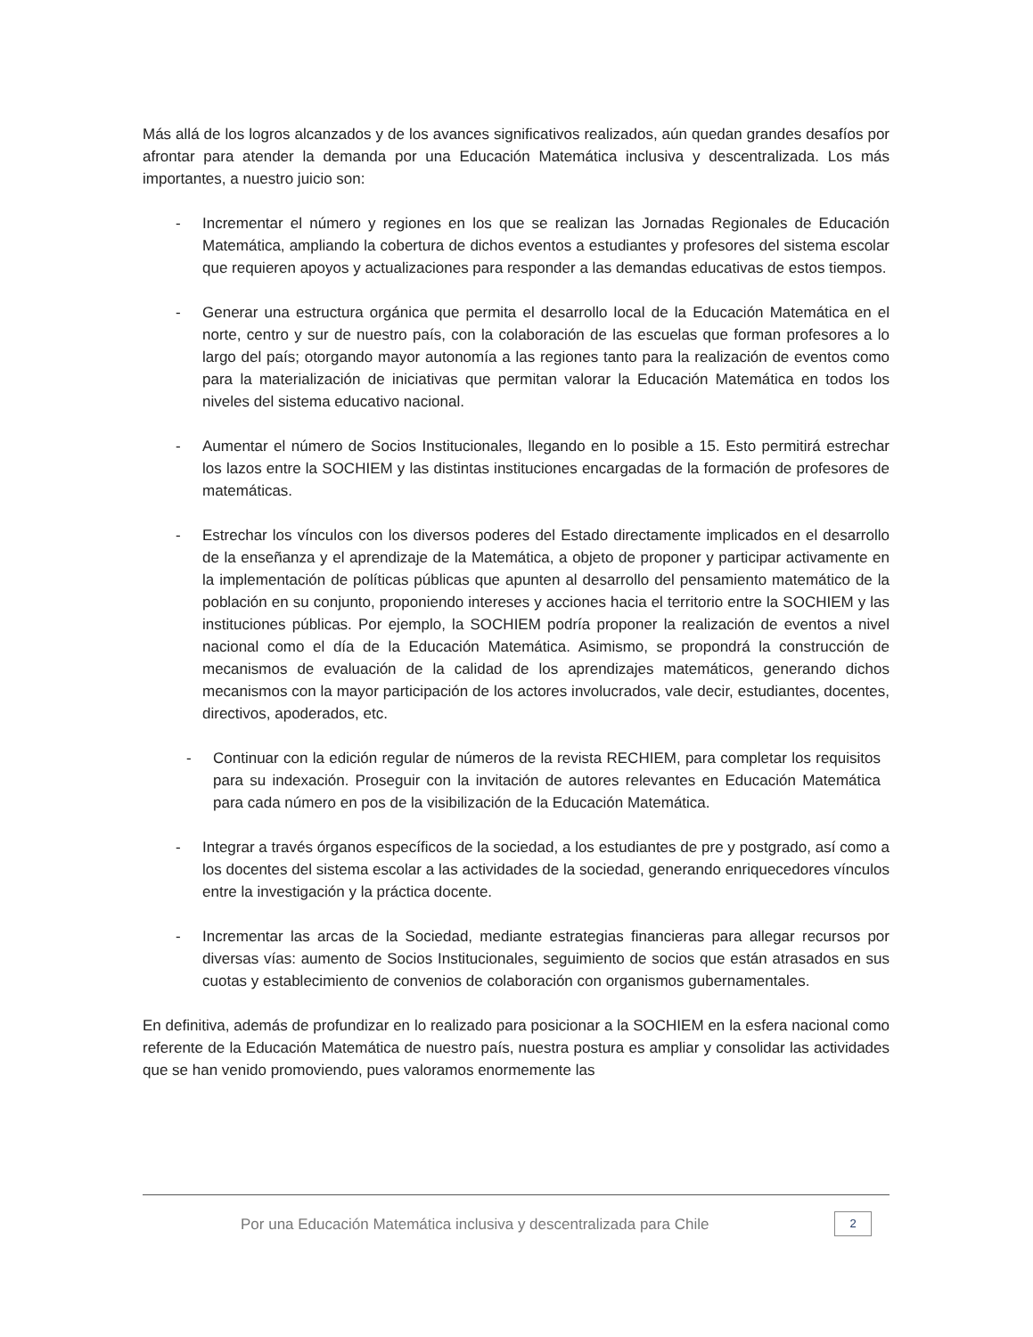Más allá de los logros alcanzados y de los avances significativos realizados, aún quedan grandes desafíos por afrontar para atender la demanda por una Educación Matemática inclusiva y descentralizada. Los más importantes, a nuestro juicio son:
- Incrementar el número y regiones en los que se realizan las Jornadas Regionales de Educación Matemática, ampliando la cobertura de dichos eventos a estudiantes y profesores del sistema escolar que requieren apoyos y actualizaciones para responder a las demandas educativas de estos tiempos.
- Generar una estructura orgánica que permita el desarrollo local de la Educación Matemática en el norte, centro y sur de nuestro país, con la colaboración de las escuelas que forman profesores a lo largo del país; otorgando mayor autonomía a las regiones tanto para la realización de eventos como para la materialización de iniciativas que permitan valorar la Educación Matemática en todos los niveles del sistema educativo nacional.
- Aumentar el número de Socios Institucionales, llegando en lo posible a 15. Esto permitirá estrechar los lazos entre la SOCHIEM y las distintas instituciones encargadas de la formación de profesores de matemáticas.
- Estrechar los vínculos con los diversos poderes del Estado directamente implicados en el desarrollo de la enseñanza y el aprendizaje de la Matemática, a objeto de proponer y participar activamente en la implementación de políticas públicas que apunten al desarrollo del pensamiento matemático de la población en su conjunto, proponiendo intereses y acciones hacia el territorio entre la SOCHIEM y las instituciones públicas. Por ejemplo, la SOCHIEM podría proponer la realización de eventos a nivel nacional como el día de la Educación Matemática. Asimismo, se propondrá la construcción de mecanismos de evaluación de la calidad de los aprendizajes matemáticos, generando dichos mecanismos con la mayor participación de los actores involucrados, vale decir, estudiantes, docentes, directivos, apoderados, etc.
- Continuar con la edición regular de números de la revista RECHIEM, para completar los requisitos para su indexación. Proseguir con la invitación de autores relevantes en Educación Matemática para cada número en pos de la visibilización de la Educación Matemática.
- Integrar a través órganos específicos de la sociedad, a los estudiantes de pre y postgrado, así como a los docentes del sistema escolar a las actividades de la sociedad, generando enriquecedores vínculos entre la investigación y la práctica docente.
- Incrementar las arcas de la Sociedad, mediante estrategias financieras para allegar recursos por diversas vías: aumento de Socios Institucionales, seguimiento de socios que están atrasados en sus cuotas y establecimiento de convenios de colaboración con organismos gubernamentales.
En definitiva, además de profundizar en lo realizado para posicionar a la SOCHIEM en la esfera nacional como referente de la Educación Matemática de nuestro país, nuestra postura es ampliar y consolidar las actividades que se han venido promoviendo, pues valoramos enormemente las
Por una Educación Matemática inclusiva y descentralizada para Chile
2